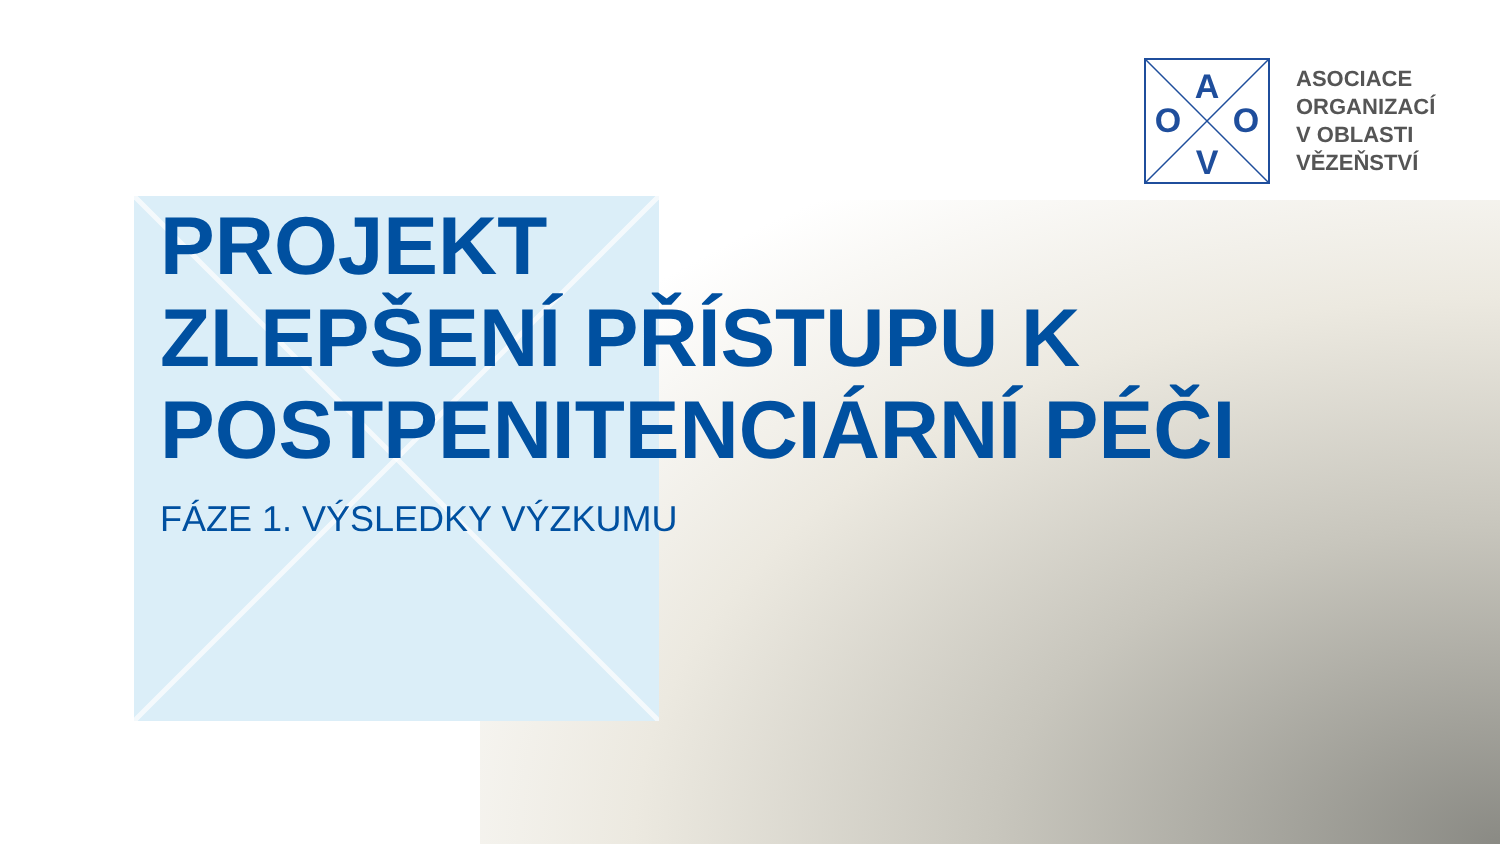A
O
O
V
ASOCIACE
ORGANIZACÍ
V OBLASTI
VĚZEŇSTVÍ
PROJEKT
ZLEPŠENÍ PŘÍSTUPU K
POSTPENITENCIÁRNÍ PÉČI
FÁZE 1. VÝSLEDKY VÝZKUMU